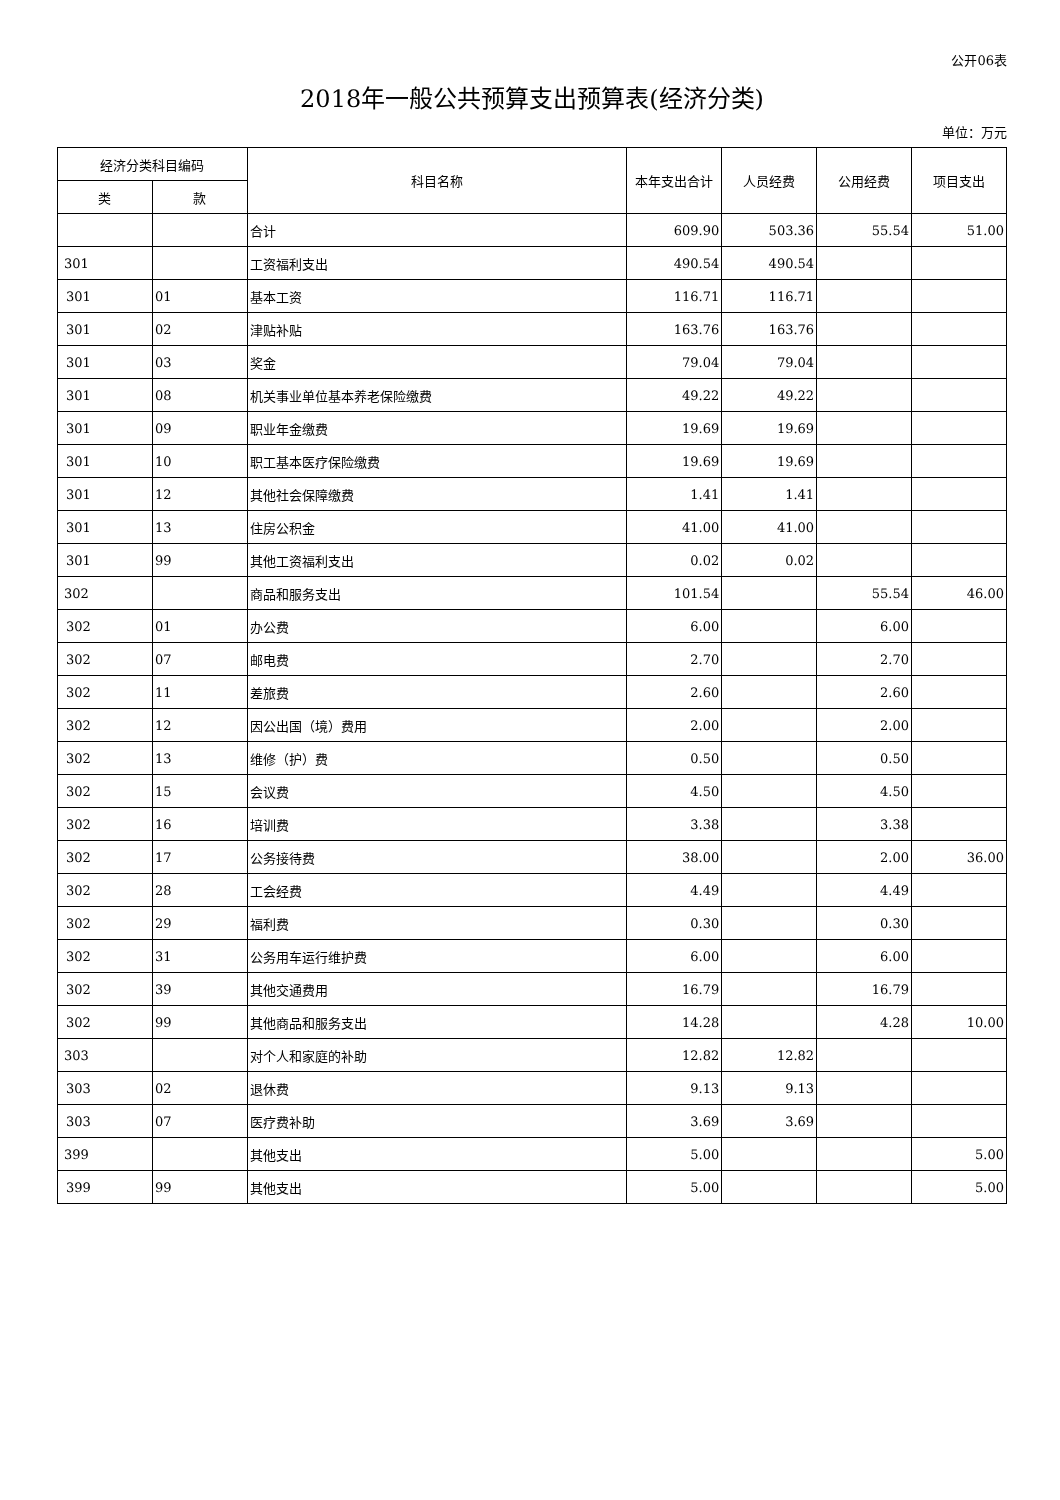公开06表
2018年一般公共预算支出预算表(经济分类)
单位：万元
| 经济分类科目编码 | | 科目名称 | 本年支出合计 | 人员经费 | 公用经费 | 项目支出 |
| --- | --- | --- | --- | --- | --- | --- |
| 类 | 款 | | | | | |
| | | 合计 | 609.90 | 503.36 | 55.54 | 51.00 |
| 301 | | 工资福利支出 | 490.54 | 490.54 | | |
| 301 | 01 | 基本工资 | 116.71 | 116.71 | | |
| 301 | 02 | 津贴补贴 | 163.76 | 163.76 | | |
| 301 | 03 | 奖金 | 79.04 | 79.04 | | |
| 301 | 08 | 机关事业单位基本养老保险缴费 | 49.22 | 49.22 | | |
| 301 | 09 | 职业年金缴费 | 19.69 | 19.69 | | |
| 301 | 10 | 职工基本医疗保险缴费 | 19.69 | 19.69 | | |
| 301 | 12 | 其他社会保障缴费 | 1.41 | 1.41 | | |
| 301 | 13 | 住房公积金 | 41.00 | 41.00 | | |
| 301 | 99 | 其他工资福利支出 | 0.02 | 0.02 | | |
| 302 | | 商品和服务支出 | 101.54 | | 55.54 | 46.00 |
| 302 | 01 | 办公费 | 6.00 | | 6.00 | |
| 302 | 07 | 邮电费 | 2.70 | | 2.70 | |
| 302 | 11 | 差旅费 | 2.60 | | 2.60 | |
| 302 | 12 | 因公出国（境）费用 | 2.00 | | 2.00 | |
| 302 | 13 | 维修（护）费 | 0.50 | | 0.50 | |
| 302 | 15 | 会议费 | 4.50 | | 4.50 | |
| 302 | 16 | 培训费 | 3.38 | | 3.38 | |
| 302 | 17 | 公务接待费 | 38.00 | | 2.00 | 36.00 |
| 302 | 28 | 工会经费 | 4.49 | | 4.49 | |
| 302 | 29 | 福利费 | 0.30 | | 0.30 | |
| 302 | 31 | 公务用车运行维护费 | 6.00 | | 6.00 | |
| 302 | 39 | 其他交通费用 | 16.79 | | 16.79 | |
| 302 | 99 | 其他商品和服务支出 | 14.28 | | 4.28 | 10.00 |
| 303 | | 对个人和家庭的补助 | 12.82 | 12.82 | | |
| 303 | 02 | 退休费 | 9.13 | 9.13 | | |
| 303 | 07 | 医疗费补助 | 3.69 | 3.69 | | |
| 399 | | 其他支出 | 5.00 | | | 5.00 |
| 399 | 99 | 其他支出 | 5.00 | | | 5.00 |